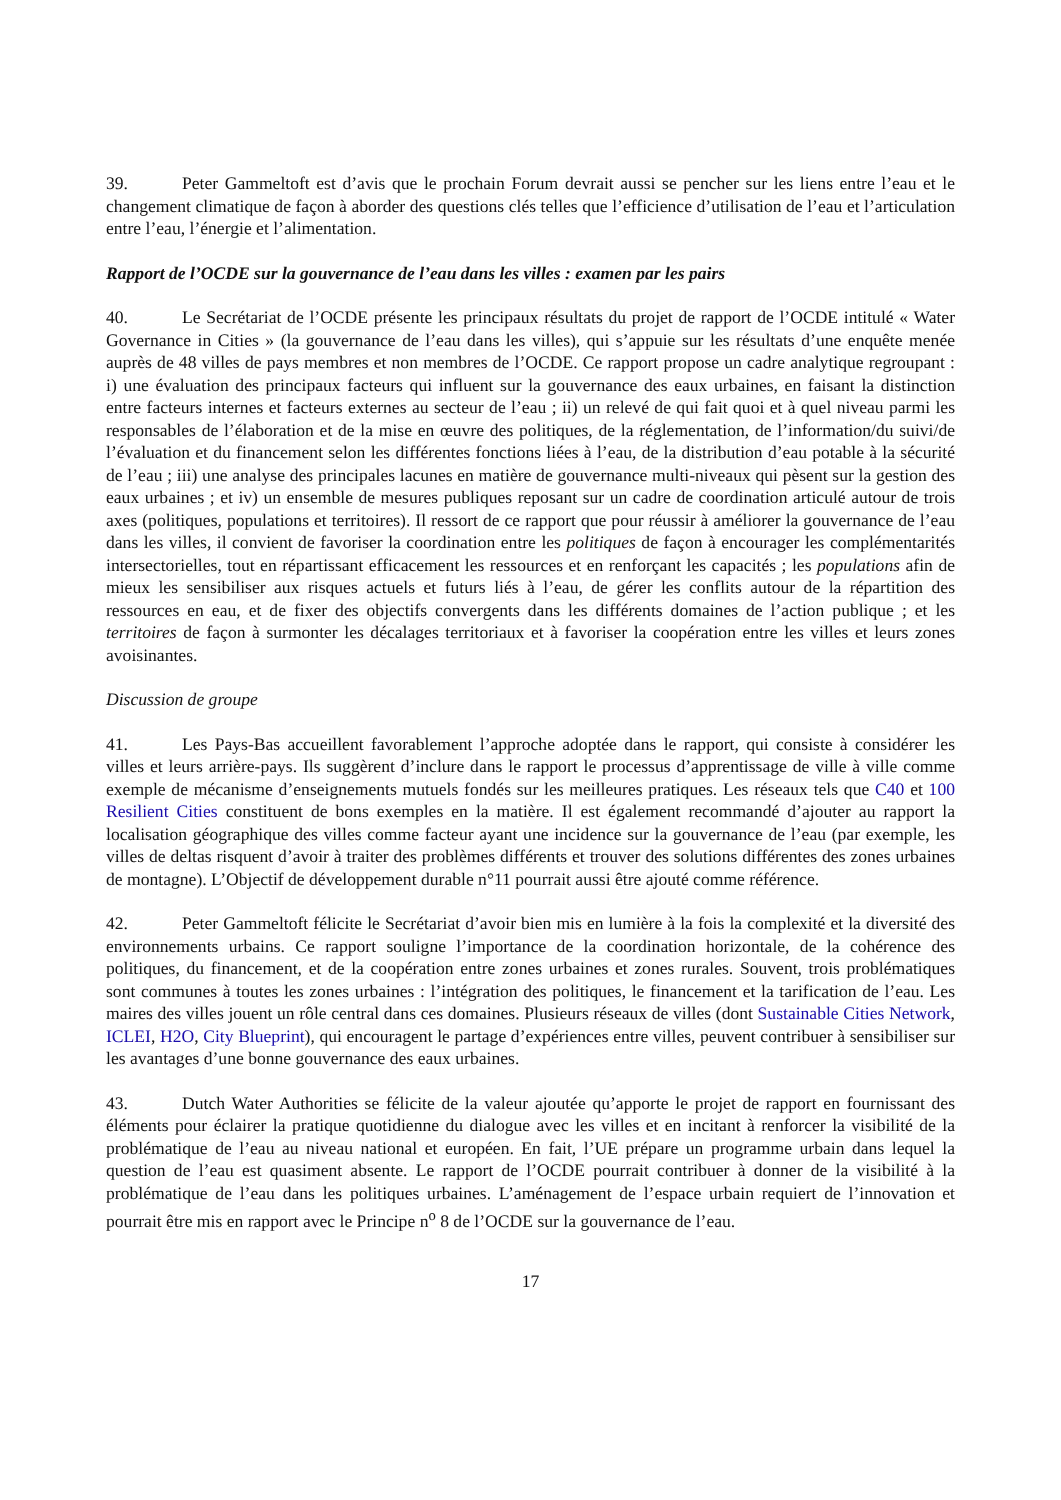39. Peter Gammeltoft est d’avis que le prochain Forum devrait aussi se pencher sur les liens entre l’eau et le changement climatique de façon à aborder des questions clés telles que l’efficience d’utilisation de l’eau et l’articulation entre l’eau, l’énergie et l’alimentation.
Rapport de l’OCDE sur la gouvernance de l’eau dans les villes : examen par les pairs
40. Le Secrétariat de l’OCDE présente les principaux résultats du projet de rapport de l’OCDE intitulé « Water Governance in Cities » (la gouvernance de l’eau dans les villes), qui s’appuie sur les résultats d’une enquête menée auprès de 48 villes de pays membres et non membres de l’OCDE. Ce rapport propose un cadre analytique regroupant : i) une évaluation des principaux facteurs qui influent sur la gouvernance des eaux urbaines, en faisant la distinction entre facteurs internes et facteurs externes au secteur de l’eau ; ii) un relevé de qui fait quoi et à quel niveau parmi les responsables de l’élaboration et de la mise en œuvre des politiques, de la réglementation, de l’information/du suivi/de l’évaluation et du financement selon les différentes fonctions liées à l’eau, de la distribution d’eau potable à la sécurité de l’eau ; iii) une analyse des principales lacunes en matière de gouvernance multi-niveaux qui pèsent sur la gestion des eaux urbaines ; et iv) un ensemble de mesures publiques reposant sur un cadre de coordination articulé autour de trois axes (politiques, populations et territoires). Il ressort de ce rapport que pour réussir à améliorer la gouvernance de l’eau dans les villes, il convient de favoriser la coordination entre les politiques de façon à encourager les complémentarités intersectorielles, tout en répartissant efficacement les ressources et en renforçant les capacités ; les populations afin de mieux les sensibiliser aux risques actuels et futurs liés à l’eau, de gérer les conflits autour de la répartition des ressources en eau, et de fixer des objectifs convergents dans les différents domaines de l’action publique ; et les territoires de façon à surmonter les décalages territoriaux et à favoriser la coopération entre les villes et leurs zones avoisinantes.
Discussion de groupe
41. Les Pays-Bas accueillent favorablement l’approche adoptée dans le rapport, qui consiste à considérer les villes et leurs arrière-pays. Ils suggèrent d’inclure dans le rapport le processus d’apprentissage de ville à ville comme exemple de mécanisme d’enseignements mutuels fondés sur les meilleures pratiques. Les réseaux tels que C40 et 100 Resilient Cities constituent de bons exemples en la matière. Il est également recommandé d’ajouter au rapport la localisation géographique des villes comme facteur ayant une incidence sur la gouvernance de l’eau (par exemple, les villes de deltas risquent d’avoir à traiter des problèmes différents et trouver des solutions différentes des zones urbaines de montagne). L’Objectif de développement durable n°11 pourrait aussi être ajouté comme référence.
42. Peter Gammeltoft félicite le Secrétariat d’avoir bien mis en lumière à la fois la complexité et la diversité des environnements urbains. Ce rapport souligne l’importance de la coordination horizontale, de la cohérence des politiques, du financement, et de la coopération entre zones urbaines et zones rurales. Souvent, trois problématiques sont communes à toutes les zones urbaines : l’intégration des politiques, le financement et la tarification de l’eau. Les maires des villes jouent un rôle central dans ces domaines. Plusieurs réseaux de villes (dont Sustainable Cities Network, ICLEI, H2O, City Blueprint), qui encouragent le partage d’expériences entre villes, peuvent contribuer à sensibiliser sur les avantages d’une bonne gouvernance des eaux urbaines.
43. Dutch Water Authorities se félicite de la valeur ajoutée qu’apporte le projet de rapport en fournissant des éléments pour éclairer la pratique quotidienne du dialogue avec les villes et en incitant à renforcer la visibilité de la problématique de l’eau au niveau national et européen. En fait, l’UE prépare un programme urbain dans lequel la question de l’eau est quasiment absente. Le rapport de l’OCDE pourrait contribuer à donner de la visibilité à la problématique de l’eau dans les politiques urbaines. L’aménagement de l’espace urbain requiert de l’innovation et pourrait être mis en rapport avec le Principe n<sup>o</sup> 8 de l’OCDE sur la gouvernance de l’eau.
17